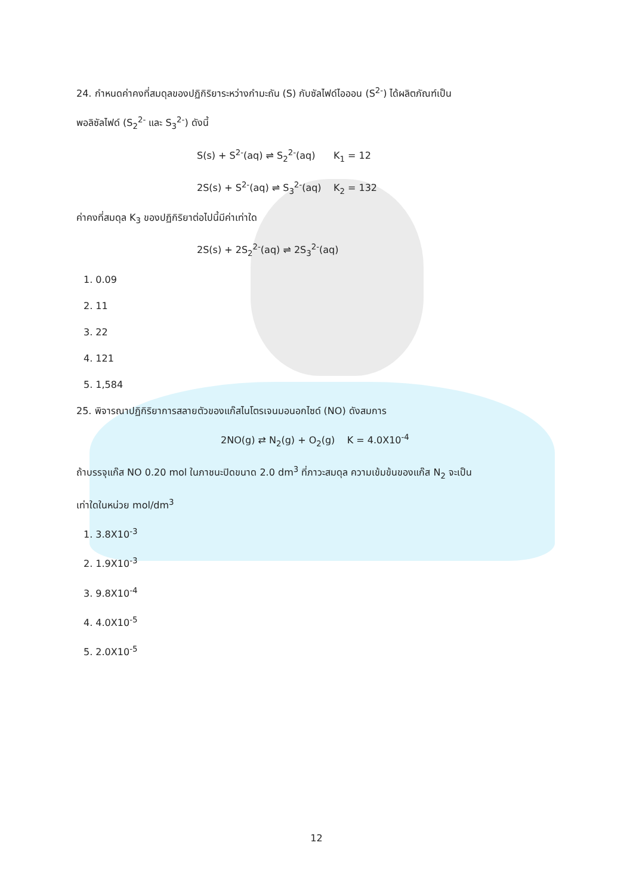24. กำหนดค่าคงที่สมดุลของปฏิกิริยาระหว่างกำมะถัน (S) กับซัลไฟด์ไอออน (S<sup>2-</sup>) ได้ผลิตภัณฑ์เป็น
พอลิซัลไฟด์ (S<sub>2</sub><sup>2-</sup> และ S<sub>3</sub><sup>2-</sup>) ดังนี้
S(s) + S<sup>2-</sup>(aq) ⇌ S<sub>2</sub><sup>2-</sup>(aq) K<sub>1</sub> = 12
2S(s) + S<sup>2-</sup>(aq) ⇌ S<sub>3</sub><sup>2-</sup>(aq) K<sub>2</sub> = 132
ค่าคงที่สมดุล K<sub>3</sub> ของปฏิกิริยาต่อไปนี้มีค่าเท่าใด
2S(s) + 2S<sub>2</sub><sup>2-</sup>(aq) ⇌ 2S<sub>3</sub><sup>2-</sup>(aq)
1. 0.09
2. 11
3. 22
4. 121
5. 1,584
25. พิจารณาปฏิกิริยาการสลายตัวของแก๊สไนโตรเจนมอนอกไซด์ (NO) ดังสมการ
2NO(g) ⇄ N<sub>2</sub>(g) + O<sub>2</sub>(g) K = 4.0X10<sup>-4</sup>
ถ้าบรรจุแก๊ส NO 0.20 mol ในภาชนะปิดขนาด 2.0 dm<sup>3</sup> ที่ภาวะสมดุล ความเข้มข้นของแก๊ส N<sub>2</sub> จะเป็น
เท่าใดในหน่วย mol/dm<sup>3</sup>
1. 3.8X10<sup>-3</sup>
2. 1.9X10<sup>-3</sup>
3. 9.8X10<sup>-4</sup>
4. 4.0X10<sup>-5</sup>
5. 2.0X10<sup>-5</sup>
12